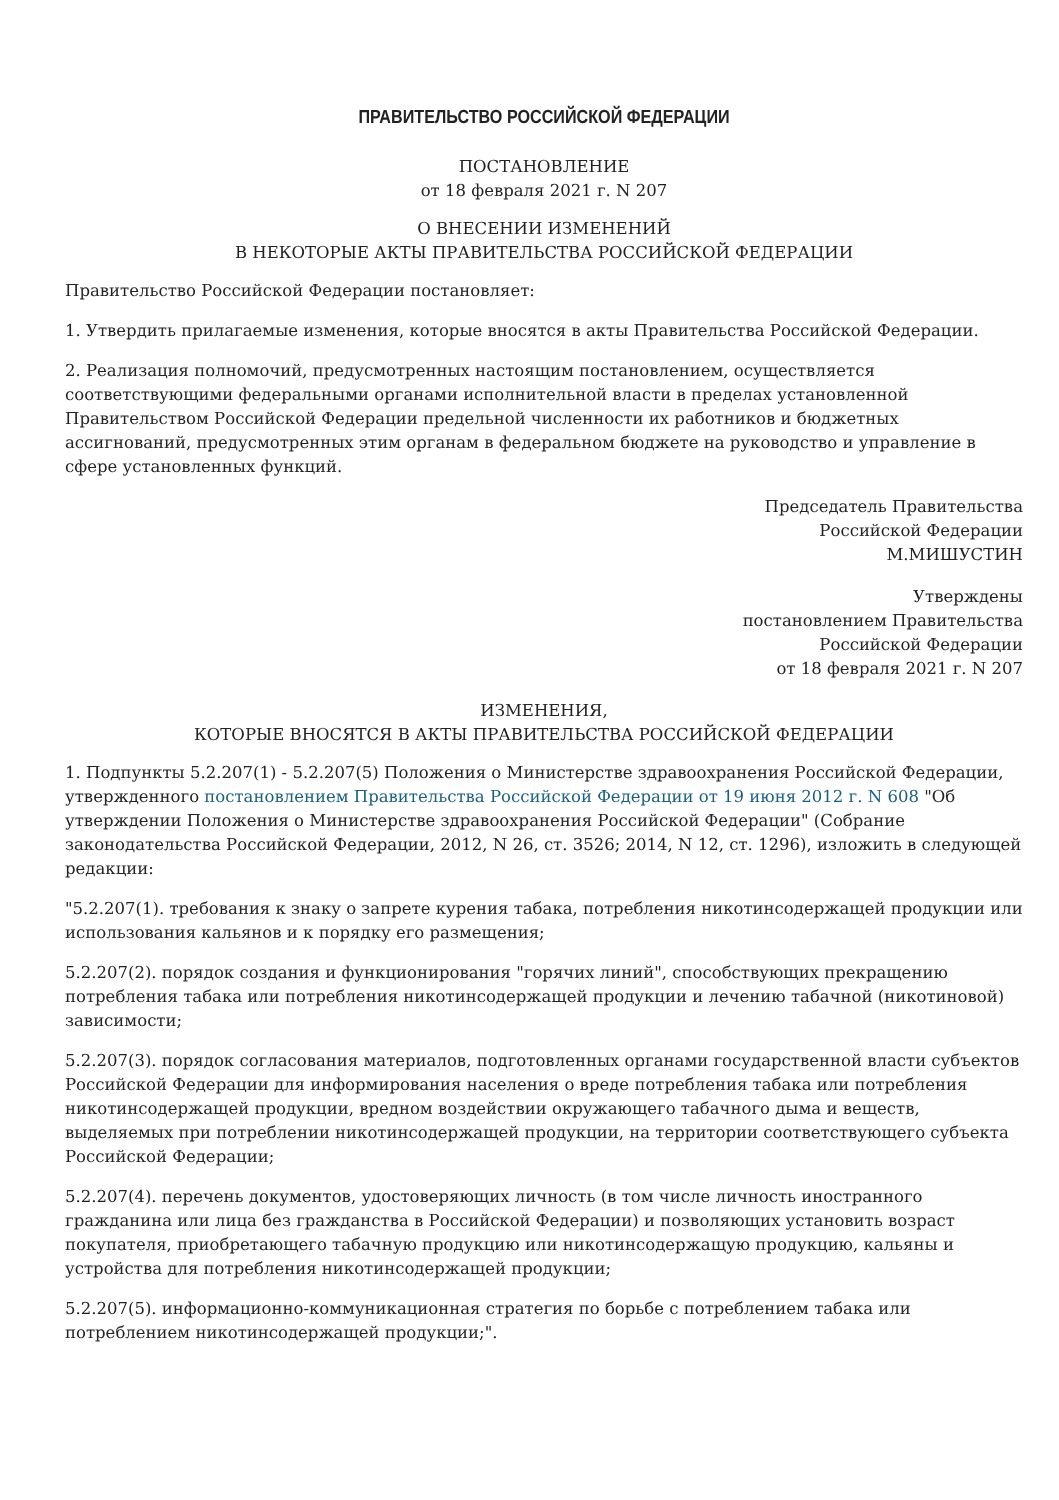ПРАВИТЕЛЬСТВО РОССИЙСКОЙ ФЕДЕРАЦИИ
ПОСТАНОВЛЕНИЕ
от 18 февраля 2021 г. N 207
О ВНЕСЕНИИ ИЗМЕНЕНИЙ
В НЕКОТОРЫЕ АКТЫ ПРАВИТЕЛЬСТВА РОССИЙСКОЙ ФЕДЕРАЦИИ
Правительство Российской Федерации постановляет:
1. Утвердить прилагаемые изменения, которые вносятся в акты Правительства Российской Федерации.
2. Реализация полномочий, предусмотренных настоящим постановлением, осуществляется соответствующими федеральными органами исполнительной власти в пределах установленной Правительством Российской Федерации предельной численности их работников и бюджетных ассигнований, предусмотренных этим органам в федеральном бюджете на руководство и управление в сфере установленных функций.
Председатель Правительства
Российской Федерации
М.МИШУСТИН
Утверждены
постановлением Правительства
Российской Федерации
от 18 февраля 2021 г. N 207
ИЗМЕНЕНИЯ,
КОТОРЫЕ ВНОСЯТСЯ В АКТЫ ПРАВИТЕЛЬСТВА РОССИЙСКОЙ ФЕДЕРАЦИИ
1. Подпункты 5.2.207(1) - 5.2.207(5) Положения о Министерстве здравоохранения Российской Федерации, утвержденного постановлением Правительства Российской Федерации от 19 июня 2012 г. N 608 "Об утверждении Положения о Министерстве здравоохранения Российской Федерации" (Собрание законодательства Российской Федерации, 2012, N 26, ст. 3526; 2014, N 12, ст. 1296), изложить в следующей редакции:
"5.2.207(1). требования к знаку о запрете курения табака, потребления никотинсодержащей продукции или использования кальянов и к порядку его размещения;
5.2.207(2). порядок создания и функционирования "горячих линий", способствующих прекращению потребления табака или потребления никотинсодержащей продукции и лечению табачной (никотиновой) зависимости;
5.2.207(3). порядок согласования материалов, подготовленных органами государственной власти субъектов Российской Федерации для информирования населения о вреде потребления табака или потребления никотинсодержащей продукции, вредном воздействии окружающего табачного дыма и веществ, выделяемых при потреблении никотинсодержащей продукции, на территории соответствующего субъекта Российской Федерации;
5.2.207(4). перечень документов, удостоверяющих личность (в том числе личность иностранного гражданина или лица без гражданства в Российской Федерации) и позволяющих установить возраст покупателя, приобретающего табачную продукцию или никотинсодержащую продукцию, кальяны и устройства для потребления никотинсодержащей продукции;
5.2.207(5). информационно-коммуникационная стратегия по борьбе с потреблением табака или потреблением никотинсодержащей продукции;".